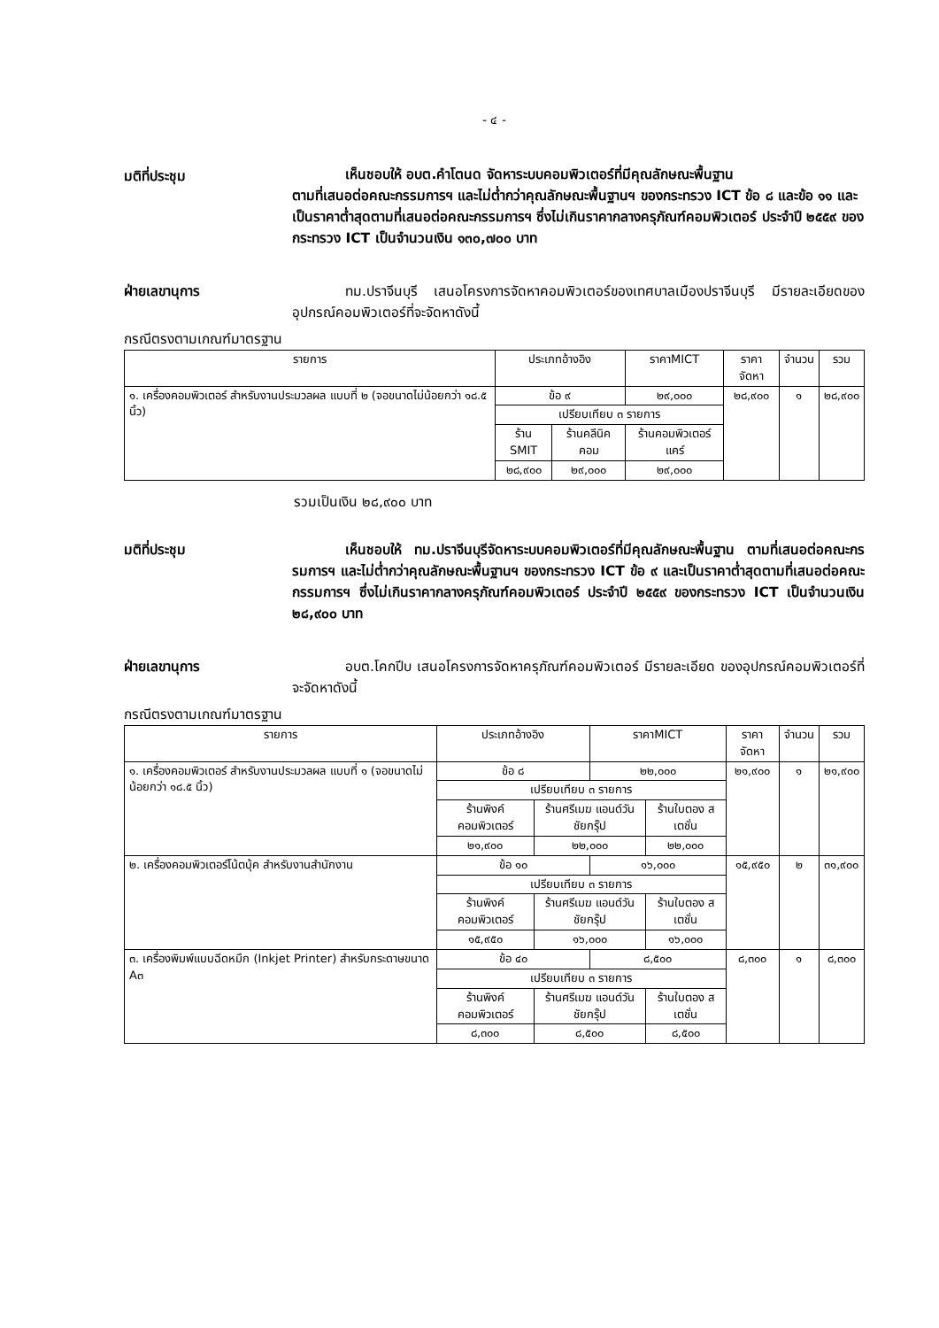- ๔ -
มติที่ประชุม
เห็นชอบให้ อบต.คำโตนด จัดหาระบบคอมพิวเตอร์ที่มีคุณลักษณะพื้นฐาน
ตามที่เสนอต่อคณะกรรมการฯ และไม่ต่ำกว่าคุณลักษณะพื้นฐานฯ ของกระทรวง ICT ข้อ ๘ และข้อ ๑๑ และเป็นราคาต่ำสุดตามที่เสนอต่อคณะกรรมการฯ ซึ่งไม่เกินราคากลางครุภัณฑ์คอมพิวเตอร์ ประจำปี ๒๕๕๙ ของกระทรวง ICT เป็นจำนวนเงิน ๑๓๐,๗๐๐ บาท
ฝ่ายเลขานุการ ทม.ปราจีนบุรี เสนอโครงการจัดหาคอมพิวเตอร์ของเทศบาลเมืองปราจีนบุรี มีรายละเอียดของอุปกรณ์คอมพิวเตอร์ที่จะจัดหาดังนี้
กรณีตรงตามเกณฑ์มาตรฐาน
| รายการ | ประเภทอ้างอิง | | ราคาMICT | ราคาจัดหา | จำนวน | รวม |
| --- | --- | --- | --- | --- | --- | --- |
| ๑. เครื่องคอมพิวเตอร์ สำหรับงานประมวลผล แบบที่ ๒ (จอขนาดไม่น้อยกว่า ๑๘.๕ นิ้ว) | ข้อ ๙ | | ๒๙,๐๐๐ | ๒๘,๙๐๐ | ๑ | ๒๘,๙๐๐ |
| | เปรียบเทียบ ๓ รายการ | | | | | |
| | ร้าน SMIT | ร้านคลีนิคคอม | ร้านคอมพิวเตอร์แคร์ | | | |
| | ๒๘,๙๐๐ | ๒๙,๐๐๐ | ๒๙,๐๐๐ | | | |
รวมเป็นเงิน ๒๘,๙๐๐ บาท
มติที่ประชุม เห็นชอบให้ ทม.ปราจีนบุรีจัดหาระบบคอมพิวเตอร์ที่มีคุณลักษณะพื้นฐาน ตามที่เสนอต่อคณะกรรมการฯ และไม่ต่ำกว่าคุณลักษณะพื้นฐานฯ ของกระทรวง ICT ข้อ ๙ และเป็นราคาต่ำสุดตามที่เสนอต่อคณะกรรมการฯ ซึ่งไม่เกินราคากลางครุภัณฑ์คอมพิวเตอร์ ประจำปี ๒๕๕๙ ของกระทรวง ICT เป็นจำนวนเงิน ๒๘,๙๐๐ บาท
ฝ่ายเลขานุการ อบต.โคกปีบ เสนอโครงการจัดหาครุภัณฑ์คอมพิวเตอร์ มีรายละเอียด ของอุปกรณ์คอมพิวเตอร์ที่จะจัดหาดังนี้
กรณีตรงตามเกณฑ์มาตรฐาน
| รายการ | ประเภทอ้างอิง | | ราคาMICT | | ราคาจัดหา | จำนวน | รวม |
| --- | --- | --- | --- | --- | --- | --- | --- |
| ๑. เครื่องคอมพิวเตอร์ สำหรับงานประมวลผล แบบที่ ๑ (จอขนาดไม่น้อยกว่า ๑๘.๕ นิ้ว) | ข้อ ๘ | | ๒๒,๐๐๐ | | ๒๑,๙๐๐ | ๑ | ๒๑,๙๐๐ |
| | เปรียบเทียบ ๓ รายการ | | | | | | |
| | ร้านพิงค์ คอมพิวเตอร์ | ร้านศรีเมฆ แอนด์วันชัยกรุ๊ป | | ร้านใบตอง สเตชั่น | | | |
| | ๒๑,๙๐๐ | ๒๒,๐๐๐ | | ๒๒,๐๐๐ | | | |
| ๒. เครื่องคอมพิวเตอร์โน้ตบุ้ค สำหรับงานสำนักงาน | ข้อ ๑๐ | | ๑๖,๐๐๐ | | ๑๕,๙๕๐ | ๒ | ๓๑,๙๐๐ |
| | เปรียบเทียบ ๓ รายการ | | | | | | |
| | ร้านพิงค์ คอมพิวเตอร์ | ร้านศรีเมฆ แอนด์วันชัยกรุ๊ป | | ร้านใบตอง สเตชั่น | | | |
| | ๑๕,๙๕๐ | ๑๖,๐๐๐ | | ๑๖,๐๐๐ | | | |
| ๓. เครื่องพิมพ์แบบฉีดหมึก (Inkjet Printer) สำหรับกระดาษขนาด A๓ | ข้อ ๔๐ | | ๘,๕๐๐ | | ๘,๓๐๐ | ๑ | ๘,๓๐๐ |
| | เปรียบเทียบ ๓ รายการ | | | | | | |
| | ร้านพิงค์ คอมพิวเตอร์ | ร้านศรีเมฆ แอนด์วันชัยกรุ๊ป | | ร้านใบตอง สเตชั่น | | | |
| | ๘,๓๐๐ | ๘,๕๐๐ | | ๘,๕๐๐ | | | |